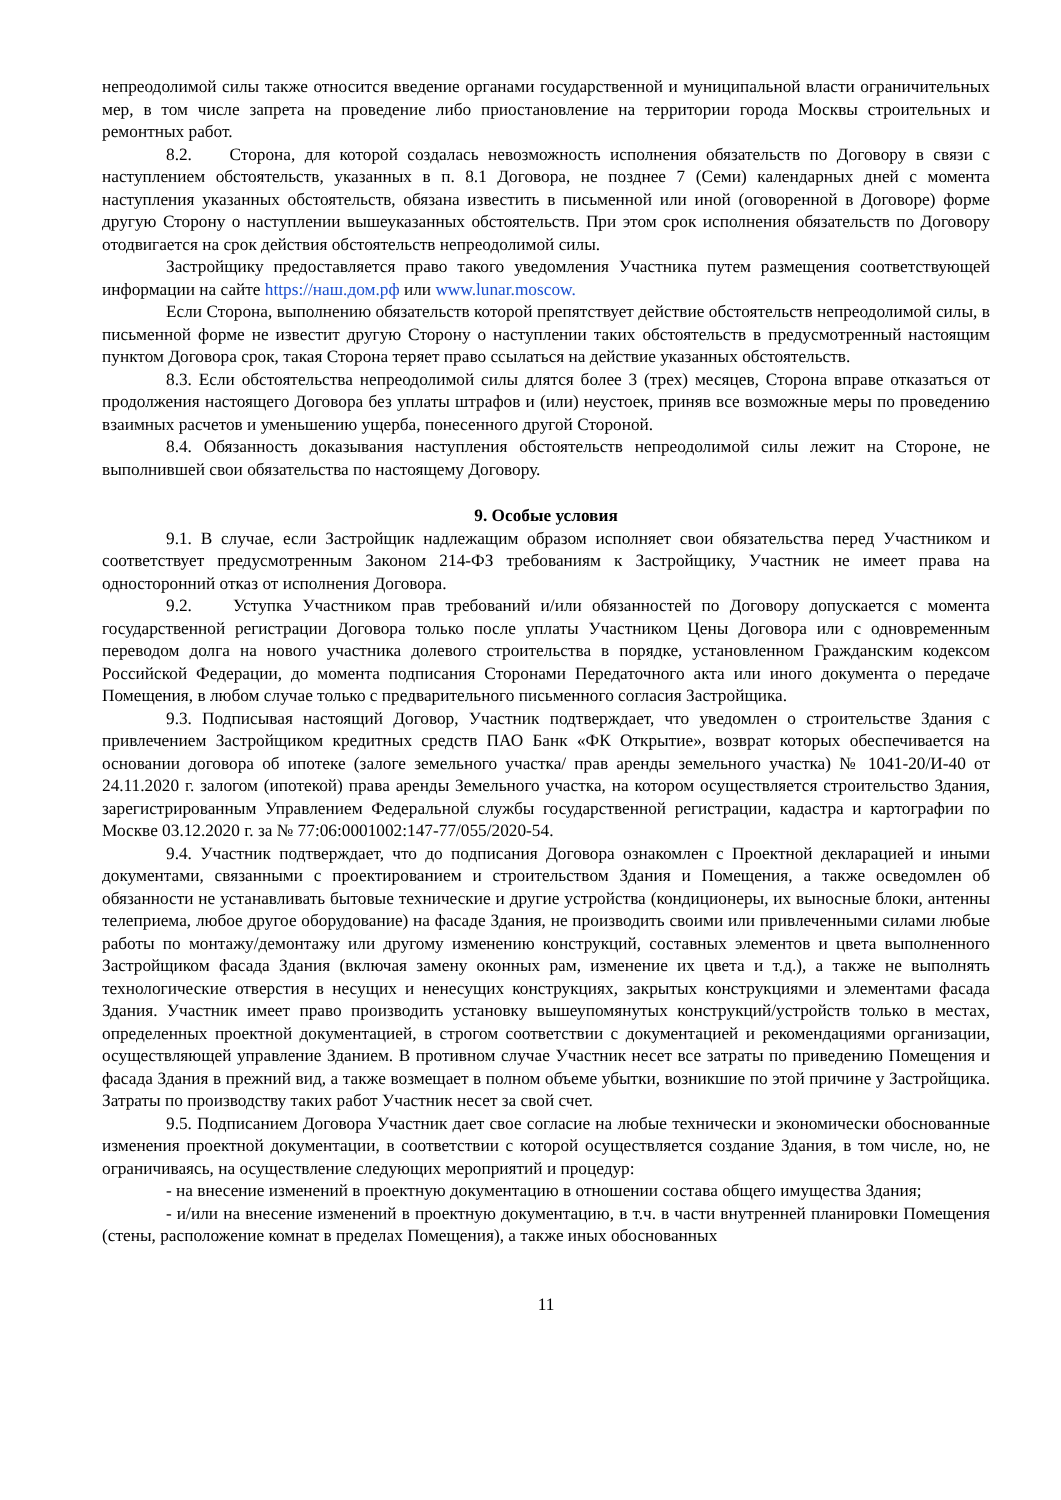непреодолимой силы также относится введение органами государственной и муниципальной власти ограничительных мер, в том числе запрета на проведение либо приостановление на территории города Москвы строительных и ремонтных работ.
8.2. Сторона, для которой создалась невозможность исполнения обязательств по Договору в связи с наступлением обстоятельств, указанных в п. 8.1 Договора, не позднее 7 (Семи) календарных дней с момента наступления указанных обстоятельств, обязана известить в письменной или иной (оговоренной в Договоре) форме другую Сторону о наступлении вышеуказанных обстоятельств. При этом срок исполнения обязательств по Договору отодвигается на срок действия обстоятельств непреодолимой силы.
Застройщику предоставляется право такого уведомления Участника путем размещения соответствующей информации на сайте https://наш.дом.рф или www.lunar.moscow.
Если Сторона, выполнению обязательств которой препятствует действие обстоятельств непреодолимой силы, в письменной форме не известит другую Сторону о наступлении таких обстоятельств в предусмотренный настоящим пунктом Договора срок, такая Сторона теряет право ссылаться на действие указанных обстоятельств.
8.3. Если обстоятельства непреодолимой силы длятся более 3 (трех) месяцев, Сторона вправе отказаться от продолжения настоящего Договора без уплаты штрафов и (или) неустоек, приняв все возможные меры по проведению взаимных расчетов и уменьшению ущерба, понесенного другой Стороной.
8.4. Обязанность доказывания наступления обстоятельств непреодолимой силы лежит на Стороне, не выполнившей свои обязательства по настоящему Договору.
9. Особые условия
9.1. В случае, если Застройщик надлежащим образом исполняет свои обязательства перед Участником и соответствует предусмотренным Законом 214-ФЗ требованиям к Застройщику, Участник не имеет права на односторонний отказ от исполнения Договора.
9.2. Уступка Участником прав требований и/или обязанностей по Договору допускается с момента государственной регистрации Договора только после уплаты Участником Цены Договора или с одновременным переводом долга на нового участника долевого строительства в порядке, установленном Гражданским кодексом Российской Федерации, до момента подписания Сторонами Передаточного акта или иного документа о передаче Помещения, в любом случае только с предварительного письменного согласия Застройщика.
9.3. Подписывая настоящий Договор, Участник подтверждает, что уведомлен о строительстве Здания с привлечением Застройщиком кредитных средств ПАО Банк «ФК Открытие», возврат которых обеспечивается на основании договора об ипотеке (залоге земельного участка/ прав аренды земельного участка) № 1041-20/И-40 от 24.11.2020 г. залогом (ипотекой) права аренды Земельного участка, на котором осуществляется строительство Здания, зарегистрированным Управлением Федеральной службы государственной регистрации, кадастра и картографии по Москве 03.12.2020 г. за № 77:06:0001002:147-77/055/2020-54.
9.4. Участник подтверждает, что до подписания Договора ознакомлен с Проектной декларацией и иными документами, связанными с проектированием и строительством Здания и Помещения, а также осведомлен об обязанности не устанавливать бытовые технические и другие устройства (кондиционеры, их выносные блоки, антенны телеприема, любое другое оборудование) на фасаде Здания, не производить своими или привлеченными силами любые работы по монтажу/демонтажу или другому изменению конструкций, составных элементов и цвета выполненного Застройщиком фасада Здания (включая замену оконных рам, изменение их цвета и т.д.), а также не выполнять технологические отверстия в несущих и ненесущих конструкциях, закрытых конструкциями и элементами фасада Здания. Участник имеет право производить установку вышеупомянутых конструкций/устройств только в местах, определенных проектной документацией, в строгом соответствии с документацией и рекомендациями организации, осуществляющей управление Зданием. В противном случае Участник несет все затраты по приведению Помещения и фасада Здания в прежний вид, а также возмещает в полном объеме убытки, возникшие по этой причине у Застройщика. Затраты по производству таких работ Участник несет за свой счет.
9.5. Подписанием Договора Участник дает свое согласие на любые технически и экономически обоснованные изменения проектной документации, в соответствии с которой осуществляется создание Здания, в том числе, но, не ограничиваясь, на осуществление следующих мероприятий и процедур:
- на внесение изменений в проектную документацию в отношении состава общего имущества Здания;
- и/или на внесение изменений в проектную документацию, в т.ч. в части внутренней планировки Помещения (стены, расположение комнат в пределах Помещения), а также иных обоснованных
11